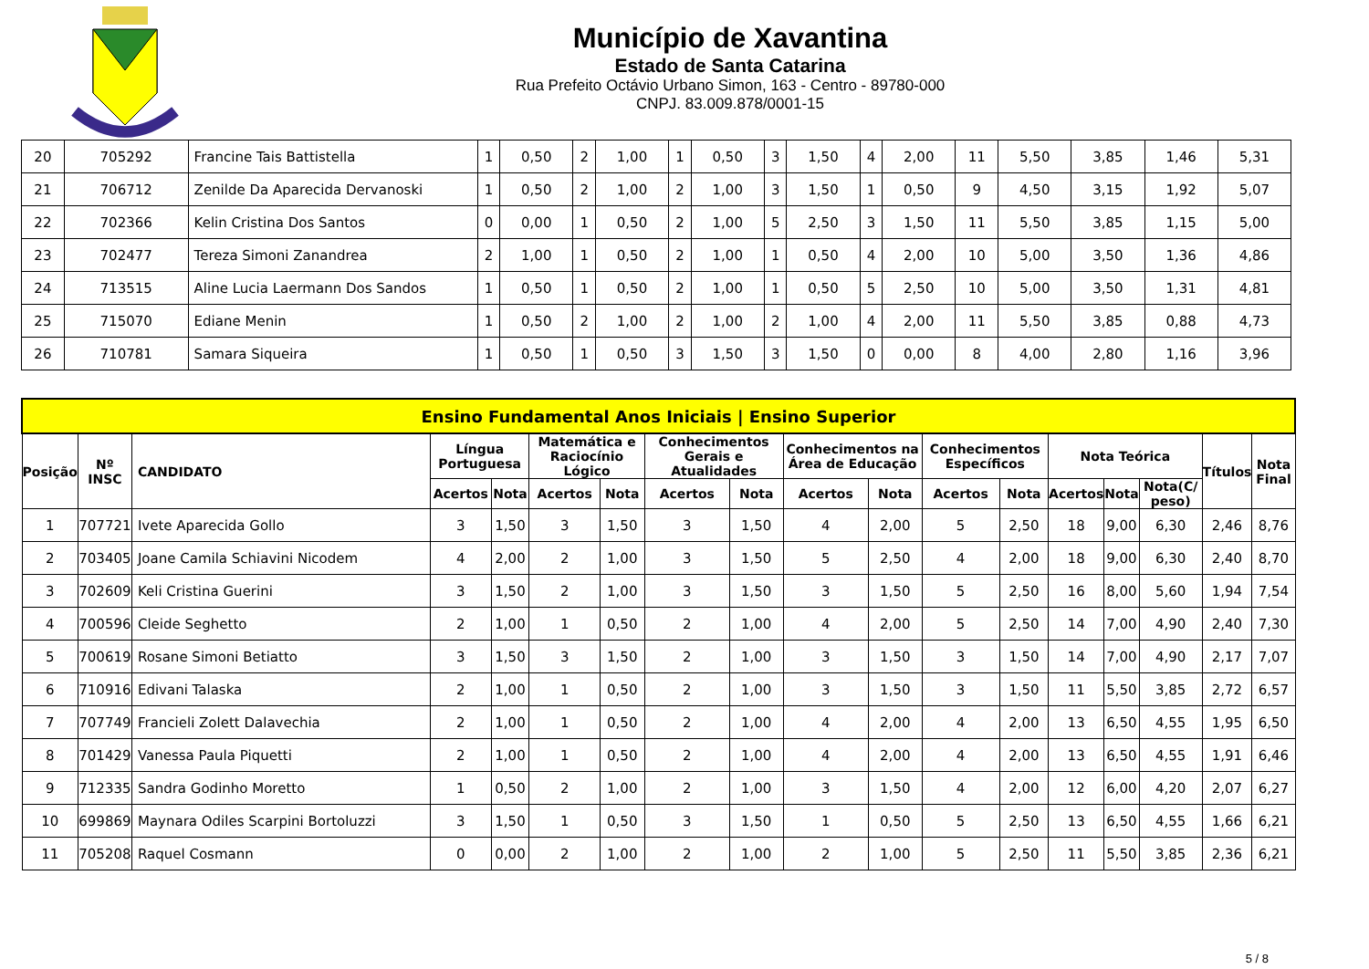Município de Xavantina
Estado de Santa Catarina
Rua Prefeito Octávio Urbano Simon, 163 - Centro - 89780-000
CNPJ. 83.009.878/0001-15
| 20 | 705292 | Francine Tais Battistella | 1 | 0,50 | 2 | 1,00 | 1 | 0,50 | 3 | 1,50 | 4 | 2,00 | 11 | 5,50 | 3,85 | 1,46 | 5,31 |
| 21 | 706712 | Zenilde Da Aparecida Dervanoski | 1 | 0,50 | 2 | 1,00 | 2 | 1,00 | 3 | 1,50 | 1 | 0,50 | 9 | 4,50 | 3,15 | 1,92 | 5,07 |
| 22 | 702366 | Kelin Cristina Dos Santos | 0 | 0,00 | 1 | 0,50 | 2 | 1,00 | 5 | 2,50 | 3 | 1,50 | 11 | 5,50 | 3,85 | 1,15 | 5,00 |
| 23 | 702477 | Tereza Simoni Zanandrea | 2 | 1,00 | 1 | 0,50 | 2 | 1,00 | 1 | 0,50 | 4 | 2,00 | 10 | 5,00 | 3,50 | 1,36 | 4,86 |
| 24 | 713515 | Aline Lucia Laermann Dos Sandos | 1 | 0,50 | 1 | 0,50 | 2 | 1,00 | 1 | 0,50 | 5 | 2,50 | 10 | 5,00 | 3,50 | 1,31 | 4,81 |
| 25 | 715070 | Ediane Menin | 1 | 0,50 | 2 | 1,00 | 2 | 1,00 | 2 | 1,00 | 4 | 2,00 | 11 | 5,50 | 3,85 | 0,88 | 4,73 |
| 26 | 710781 | Samara Siqueira | 1 | 0,50 | 1 | 0,50 | 3 | 1,50 | 3 | 1,50 | 0 | 0,00 | 8 | 4,00 | 2,80 | 1,16 | 3,96 |
| Ensino Fundamental Anos Iniciais / Ensino Superior | | | | | | | | | | | | | | | | | |
| --- | --- | --- | --- | --- | --- | --- | --- | --- | --- | --- | --- | --- | --- | --- | --- | --- | --- |
| Posição | Nº INSC | CANDIDATO | Língua Portuguesa | | Matemática e Raciocínio Lógico | | Conhecimentos Gerais e Atualidades | | Conhecimentos na Área de Educação | | Conhecimentos Específicos | | Nota Teórica | | | Títulos | Nota Final |
| | | | Acertos | Nota | Acertos | Nota | Acertos | Nota | Acertos | Nota | Acertos | Nota | Acertos | Nota | Nota(C/ peso) | | |
| 1 | 707721 | Ivete Aparecida Gollo | 3 | 1,50 | 3 | 1,50 | 3 | 1,50 | 4 | 2,00 | 5 | 2,50 | 18 | 9,00 | 6,30 | 2,46 | 8,76 |
| 2 | 703405 | Joane Camila Schiavini Nicodem | 4 | 2,00 | 2 | 1,00 | 3 | 1,50 | 5 | 2,50 | 4 | 2,00 | 18 | 9,00 | 6,30 | 2,40 | 8,70 |
| 3 | 702609 | Keli Cristina Guerini | 3 | 1,50 | 2 | 1,00 | 3 | 1,50 | 3 | 1,50 | 5 | 2,50 | 16 | 8,00 | 5,60 | 1,94 | 7,54 |
| 4 | 700596 | Cleide Seghetto | 2 | 1,00 | 1 | 0,50 | 2 | 1,00 | 4 | 2,00 | 5 | 2,50 | 14 | 7,00 | 4,90 | 2,40 | 7,30 |
| 5 | 700619 | Rosane Simoni Betiatto | 3 | 1,50 | 3 | 1,50 | 2 | 1,00 | 3 | 1,50 | 3 | 1,50 | 14 | 7,00 | 4,90 | 2,17 | 7,07 |
| 6 | 710916 | Edivani Talaska | 2 | 1,00 | 1 | 0,50 | 2 | 1,00 | 3 | 1,50 | 3 | 1,50 | 11 | 5,50 | 3,85 | 2,72 | 6,57 |
| 7 | 707749 | Francieli Zolett Dalavechia | 2 | 1,00 | 1 | 0,50 | 2 | 1,00 | 4 | 2,00 | 4 | 2,00 | 13 | 6,50 | 4,55 | 1,95 | 6,50 |
| 8 | 701429 | Vanessa Paula Piquetti | 2 | 1,00 | 1 | 0,50 | 2 | 1,00 | 4 | 2,00 | 4 | 2,00 | 13 | 6,50 | 4,55 | 1,91 | 6,46 |
| 9 | 712335 | Sandra Godinho Moretto | 1 | 0,50 | 2 | 1,00 | 2 | 1,00 | 3 | 1,50 | 4 | 2,00 | 12 | 6,00 | 4,20 | 2,07 | 6,27 |
| 10 | 699869 | Maynara Odiles Scarpini Bortoluzzi | 3 | 1,50 | 1 | 0,50 | 3 | 1,50 | 1 | 0,50 | 5 | 2,50 | 13 | 6,50 | 4,55 | 1,66 | 6,21 |
| 11 | 705208 | Raquel Cosmann | 0 | 0,00 | 2 | 1,00 | 2 | 1,00 | 2 | 1,00 | 5 | 2,50 | 11 | 5,50 | 3,85 | 2,36 | 6,21 |
5 / 8